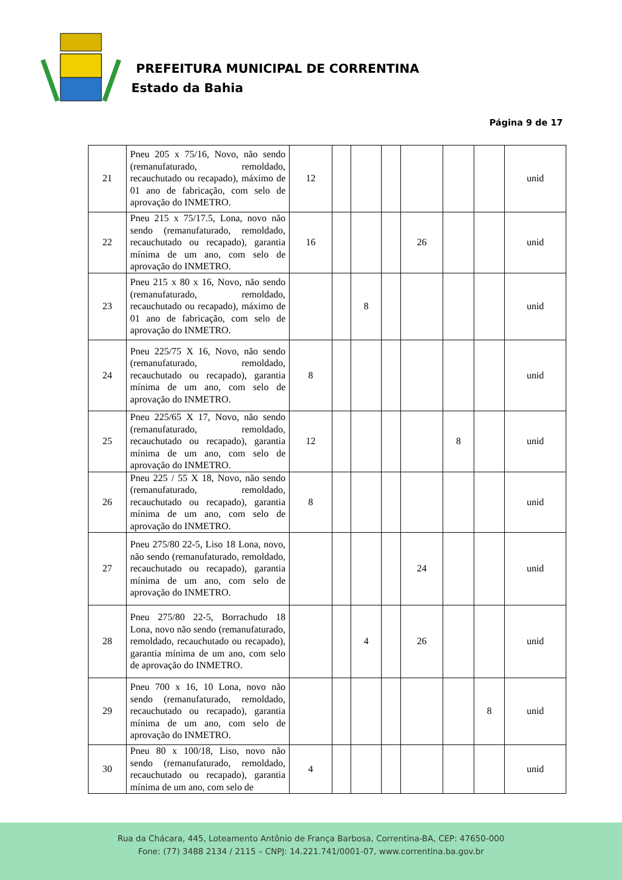PREFEITURA MUNICIPAL DE CORRENTINA
Estado da Bahia
Página 9 de 17
| 21 | Pneu 205 x 75/16, Novo, não sendo (remanufaturado, remoldado, recauchutado ou recapado), máximo de 01 ano de fabricação, com selo de aprovação do INMETRO. | 12 | | | | | | | unid |
| 22 | Pneu 215 x 75/17.5, Lona, novo não sendo (remanufaturado, remoldado, recauchutado ou recapado), garantia mínima de um ano, com selo de aprovação do INMETRO. | 16 | | | | 26 | | | unid |
| 23 | Pneu 215 x 80 x 16, Novo, não sendo (remanufaturado, remoldado, recauchutado ou recapado), máximo de 01 ano de fabricação, com selo de aprovação do INMETRO. | | | 8 | | | | | unid |
| 24 | Pneu 225/75 X 16, Novo, não sendo (remanufaturado, remoldado, recauchutado ou recapado), garantia mínima de um ano, com selo de aprovação do INMETRO. | 8 | | | | | | | unid |
| 25 | Pneu 225/65 X 17, Novo, não sendo (remanufaturado, remoldado, recauchutado ou recapado), garantia mínima de um ano, com selo de aprovação do INMETRO. | 12 | | | | | 8 | | unid |
| 26 | Pneu 225 / 55 X 18, Novo, não sendo (remanufaturado, remoldado, recauchutado ou recapado), garantia mínima de um ano, com selo de aprovação do INMETRO. | 8 | | | | | | | unid |
| 27 | Pneu 275/80 22-5, Liso 18 Lona, novo, não sendo (remanufaturado, remoldado, recauchutado ou recapado), garantia mínima de um ano, com selo de aprovação do INMETRO. | | | | | 24 | | | unid |
| 28 | Pneu 275/80 22-5, Borrachudo 18 Lona, novo não sendo (remanufaturado, remoldado, recauchutado ou recapado), garantia mínima de um ano, com selo de aprovação do INMETRO. | | | 4 | | 26 | | | unid |
| 29 | Pneu 700 x 16, 10 Lona, novo não sendo (remanufaturado, remoldado, recauchutado ou recapado), garantia mínima de um ano, com selo de aprovação do INMETRO. | | | | | | | 8 | unid |
| 30 | Pneu 80 x 100/18, Liso, novo não sendo (remanufaturado, remoldado, recauchutado ou recapado), garantia mínima de um ano, com selo de | 4 | | | | | | | unid |
Rua da Chácara, 445, Loteamento Antônio de França Barbosa, Correntina-BA, CEP: 47650-000
Fone: (77) 3488 2134 / 2115 – CNPJ: 14.221.741/0001-07, www.correntina.ba.gov.br